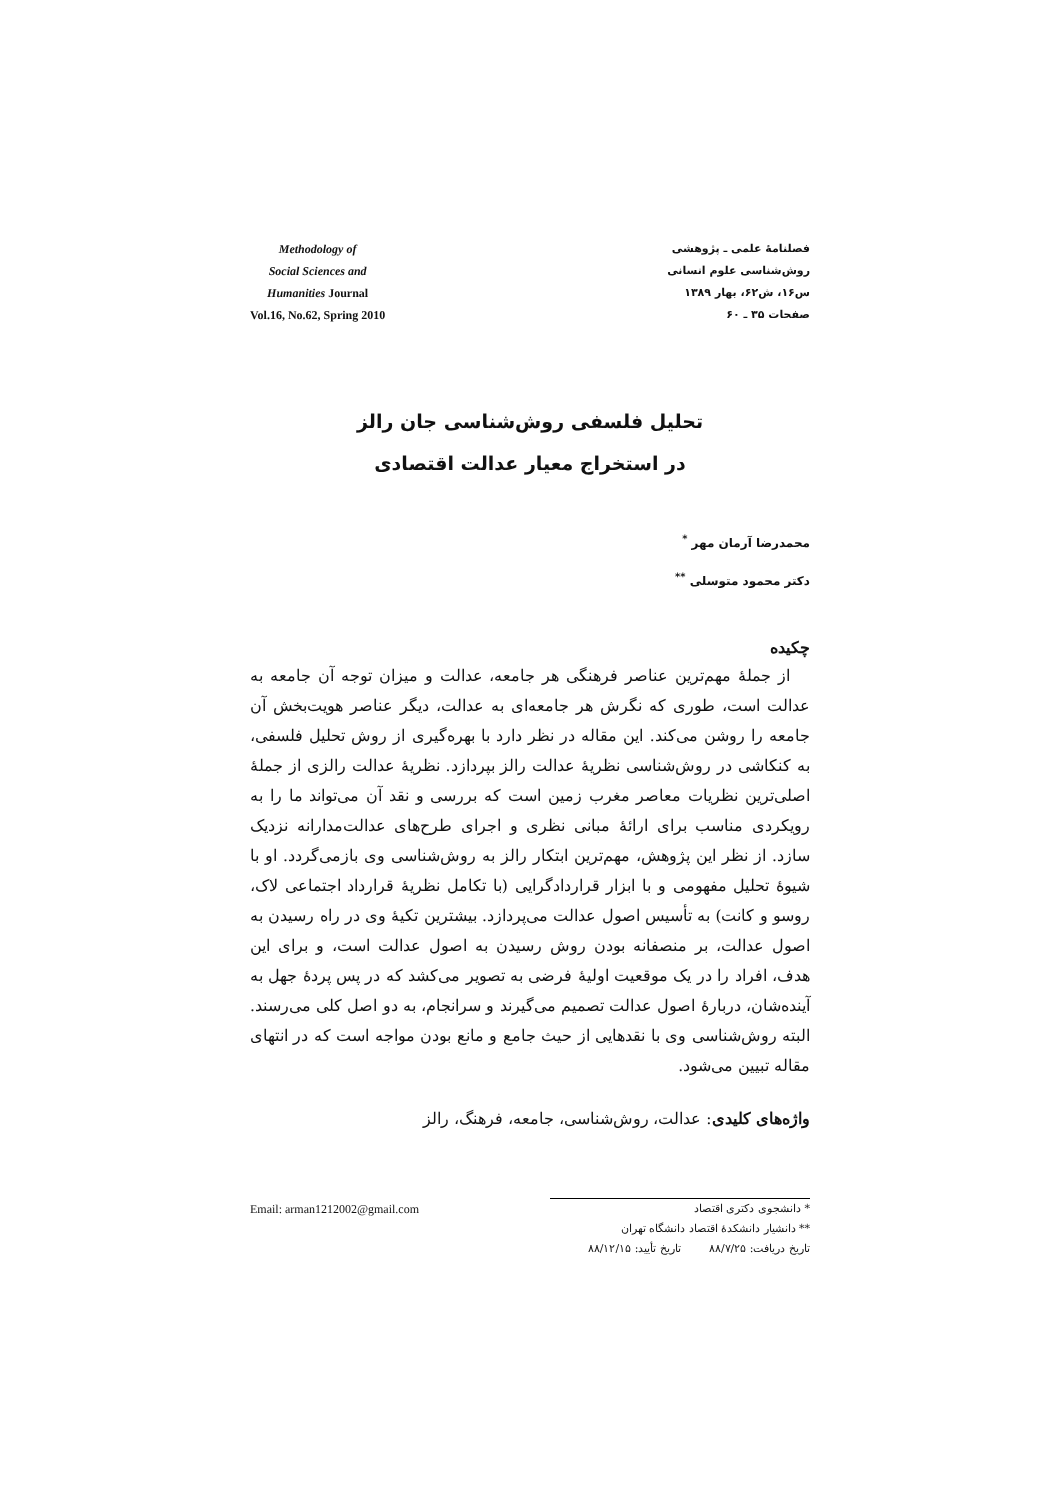Methodology of
Social Sciences and
Humanities Journal
Vol.16, No.62, Spring 2010
فصلنامهٔ علمی ـ پژوهشی
روش‌شناسی علوم انسانی
س۱۶، ش۶۲، بهار ۱۳۸۹
صفحات ۳۵ ـ ۶۰
تحلیل فلسفی روش‌شناسی جان رالز
در استخراج معیار عدالت اقتصادی
محمدرضا آرمان مهر <sup>*</sup>
دکتر محمود متوسلی <sup>**</sup>
چکیده
از جملهٔ مهم‌ترین عناصر فرهنگی هر جامعه، عدالت و میزان توجه آن جامعه به عدالت است، طوری که نگرش هر جامعه‌ای به عدالت، دیگر عناصر هویت‌بخش آن جامعه را روشن می‌کند. این مقاله در نظر دارد با بهره‌گیری از روش تحلیل فلسفی، به کنکاشی در روش‌شناسی نظریهٔ عدالت رالز بپردازد. نظریهٔ عدالت رالزی از جملهٔ اصلی‌ترین نظریات معاصر مغرب زمین است که بررسی و نقد آن می‌تواند ما را به رویکردی مناسب برای ارائهٔ مبانی نظری و اجرای طرح‌های عدالت‌مدارانه نزدیک سازد. از نظر این پژوهش، مهم‌ترین ابتکار رالز به روش‌شناسی وی بازمی‌گردد. او با شیوهٔ تحلیل مفهومی و با ابزار قراردادگرایی (با تکامل نظریهٔ قرارداد اجتماعی لاک، روسو و کانت) به تأسیس اصول عدالت می‌پردازد. بیشترین تکیهٔ وی در راه رسیدن به اصول عدالت، بر منصفانه بودن روش رسیدن به اصول عدالت است، و برای این هدف، افراد را در یک موقعیت اولیهٔ فرضی به تصویر می‌کشد که در پس پردهٔ جهل به آینده‌شان، دربارهٔ اصول عدالت تصمیم می‌گیرند و سرانجام، به دو اصل کلی می‌رسند. البته روش‌شناسی وی با نقدهایی از حیث جامع و مانع بودن مواجه است که در انتهای مقاله تبیین می‌شود.
واژه‌های کلیدی: عدالت، روش‌شناسی، جامعه، فرهنگ، رالز
* دانشجوی دکتری اقتصاد Email: arman1212002@gmail.com
** دانشیار دانشکدهٔ اقتصاد دانشگاه تهران
تاریخ دریافت: ۸۸/۷/۲۵ تاریخ تأیید: ۸۸/۱۲/۱۵